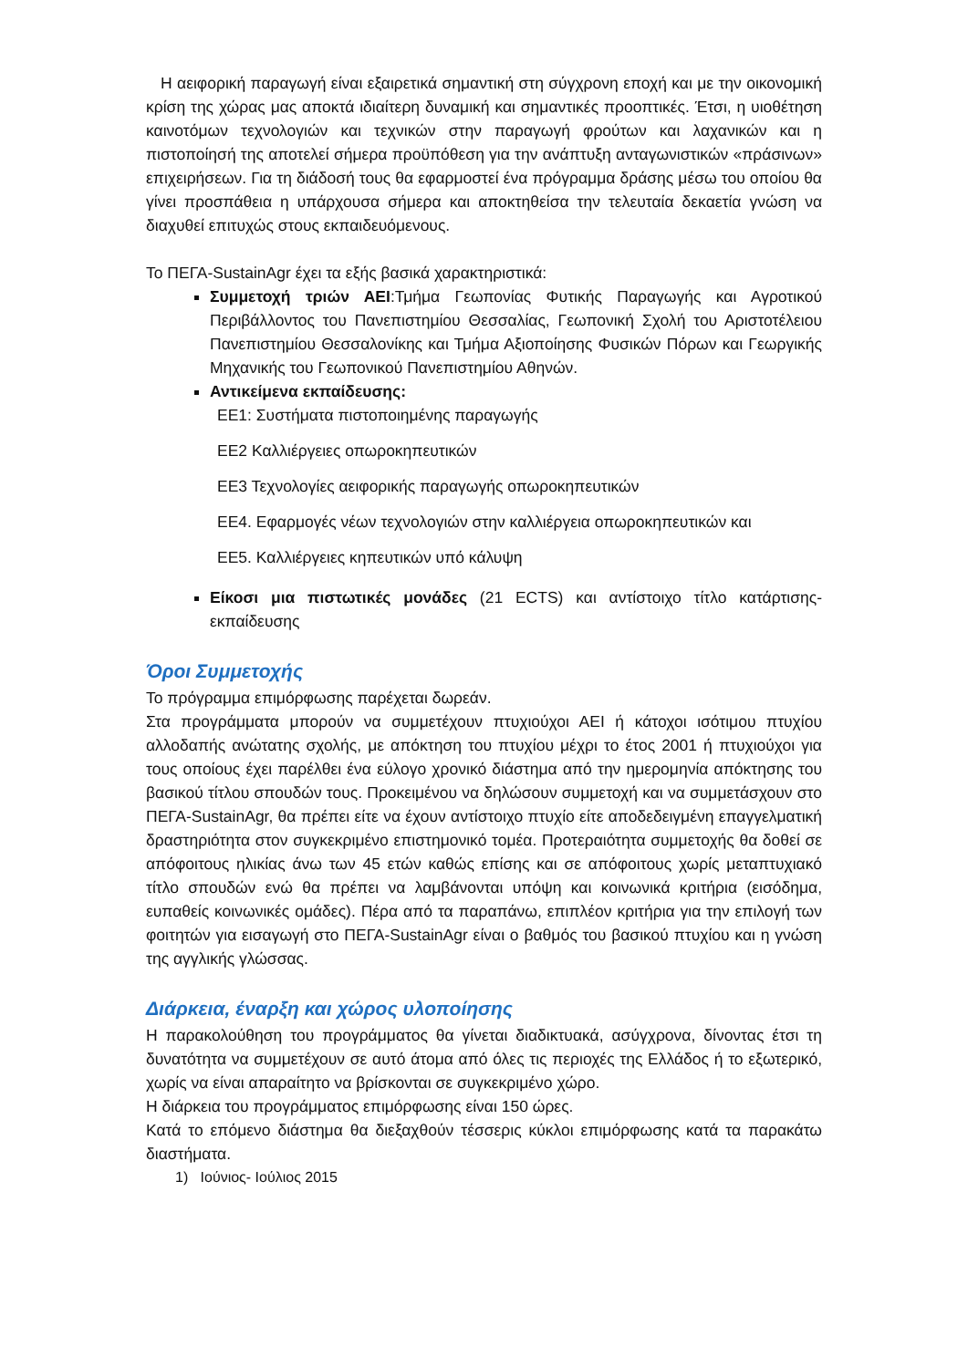Η αειφορική παραγωγή είναι εξαιρετικά σημαντική στη σύγχρονη εποχή και με την οικονομική κρίση της χώρας μας αποκτά ιδιαίτερη δυναμική και σημαντικές προοπτικές. Έτσι, η υιοθέτηση καινοτόμων τεχνολογιών και τεχνικών στην παραγωγή φρούτων και λαχανικών και η πιστοποίησή της αποτελεί σήμερα προϋπόθεση για την ανάπτυξη ανταγωνιστικών «πράσινων» επιχειρήσεων. Για τη διάδοσή τους θα εφαρμοστεί ένα πρόγραμμα δράσης μέσω του οποίου θα γίνει προσπάθεια η υπάρχουσα σήμερα και αποκτηθείσα την τελευταία δεκαετία γνώση να διαχυθεί επιτυχώς στους εκπαιδευόμενους.
Το ΠΕΓΑ-SustainAgr έχει τα εξής βασικά χαρακτηριστικά:
Συμμετοχή τριών ΑΕΙ:Τμήμα Γεωπονίας Φυτικής Παραγωγής και Αγροτικού Περιβάλλοντος του Πανεπιστημίου Θεσσαλίας, Γεωπονική Σχολή του Αριστοτέλειου Πανεπιστημίου Θεσσαλονίκης και Τμήμα Αξιοποίησης Φυσικών Πόρων και Γεωργικής Μηχανικής του Γεωπονικού Πανεπιστημίου Αθηνών.
Αντικείμενα εκπαίδευσης:
ΕΕ1: Συστήματα πιστοποιημένης παραγωγής
ΕΕ2 Καλλιέργειες οπωροκηπευτικών
ΕΕ3 Τεχνολογίες αειφορικής παραγωγής οπωροκηπευτικών
ΕΕ4. Εφαρμογές νέων τεχνολογιών στην καλλιέργεια οπωροκηπευτικών και
ΕΕ5. Καλλιέργειες κηπευτικών υπό κάλυψη
Είκοσι μια πιστωτικές μονάδες (21 ECTS) και αντίστοιχο τίτλο κατάρτισης-εκπαίδευσης
Όροι Συμμετοχής
Το πρόγραμμα επιμόρφωσης παρέχεται δωρεάν.
Στα προγράμματα μπορούν να συμμετέχουν πτυχιούχοι ΑΕΙ ή κάτοχοι ισότιμου πτυχίου αλλοδαπής ανώτατης σχολής, με απόκτηση του πτυχίου μέχρι το έτος 2001 ή πτυχιούχοι για τους οποίους έχει παρέλθει ένα εύλογο χρονικό διάστημα από την ημερομηνία απόκτησης του βασικού τίτλου σπουδών τους. Προκειμένου να δηλώσουν συμμετοχή και να συμμετάσχουν στο ΠΕΓΑ-SustainAgr, θα πρέπει είτε να έχουν αντίστοιχο πτυχίο είτε αποδεδειγμένη επαγγελματική δραστηριότητα στον συγκεκριμένο επιστημονικό τομέα. Προτεραιότητα συμμετοχής θα δοθεί σε απόφοιτους ηλικίας άνω των 45 ετών καθώς επίσης και σε απόφοιτους χωρίς μεταπτυχιακό τίτλο σπουδών ενώ θα πρέπει να λαμβάνονται υπόψη και κοινωνικά κριτήρια (εισόδημα, ευπαθείς κοινωνικές ομάδες). Πέρα από τα παραπάνω, επιπλέον κριτήρια για την επιλογή των φοιτητών για εισαγωγή στο ΠΕΓΑ-SustainAgr είναι ο βαθμός του βασικού πτυχίου και η γνώση της αγγλικής γλώσσας.
Διάρκεια, έναρξη και χώρος υλοποίησης
Η παρακολούθηση του προγράμματος θα γίνεται διαδικτυακά, ασύγχρονα, δίνοντας έτσι τη δυνατότητα να συμμετέχουν σε αυτό άτομα από όλες τις περιοχές της Ελλάδος ή το εξωτερικό, χωρίς να είναι απαραίτητο να βρίσκονται σε συγκεκριμένο χώρο.
Η διάρκεια του προγράμματος επιμόρφωσης είναι 150 ώρες.
Κατά το επόμενο διάστημα θα διεξαχθούν τέσσερις κύκλοι επιμόρφωσης κατά τα παρακάτω διαστήματα.
1) Ιούνιος- Ιούλιος 2015